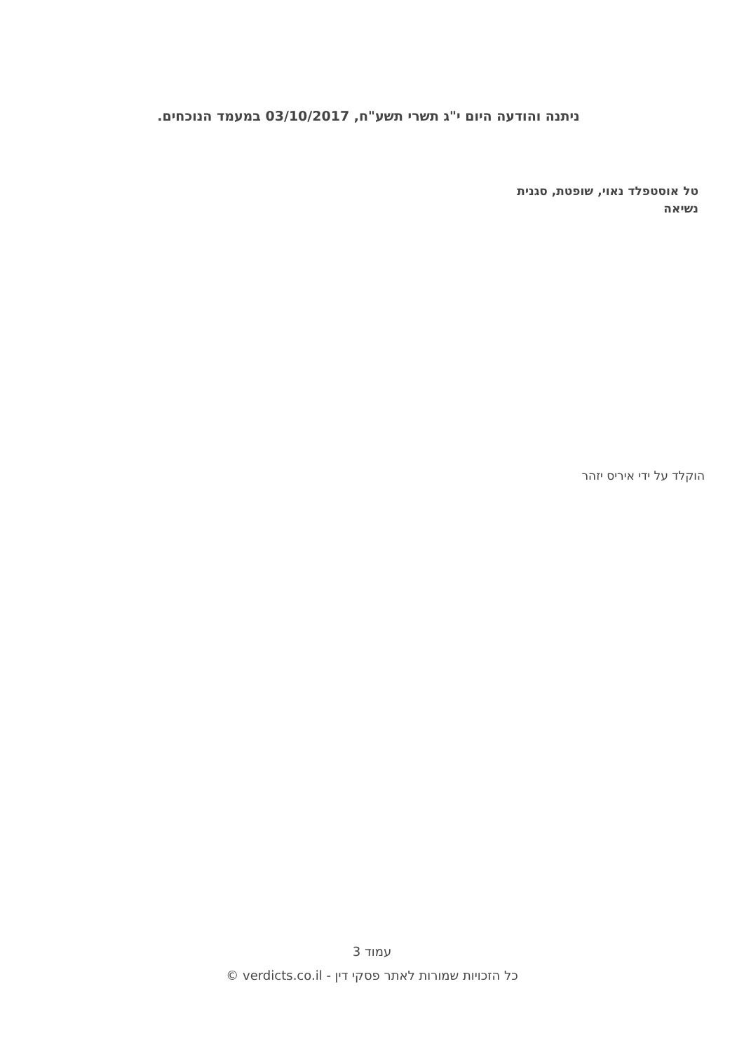ניתנה והודעה היום י"ג תשרי תשע"ח, 03/10/2017 במעמד הנוכחים.
טל אוסטפלד נאוי, שופטת, סגנית נשיאה
הוקלד על ידי איריס יזהר
עמוד 3
כל הזכויות שמורות לאתר פסקי דין - verdicts.co.il ©